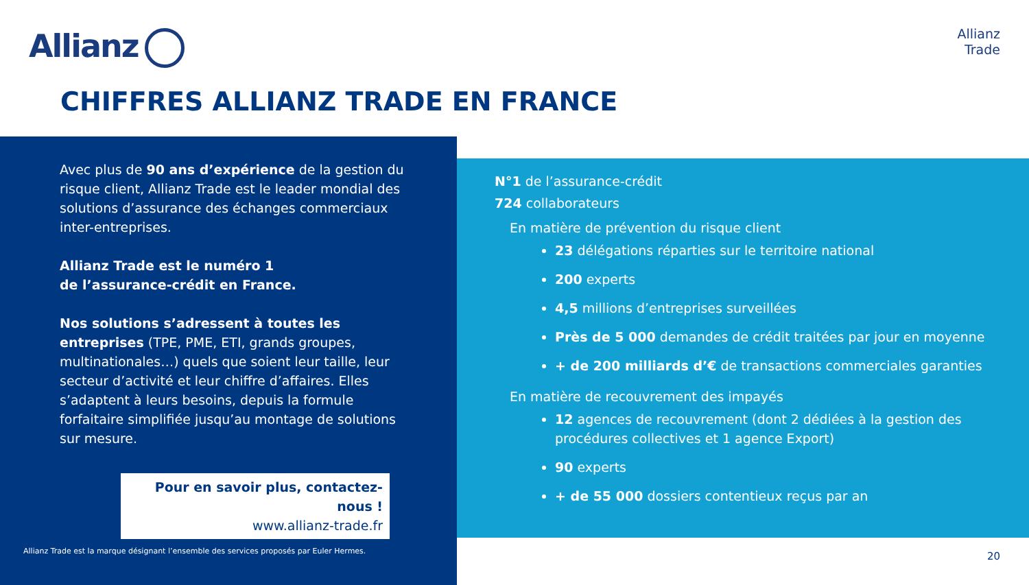Allianz
Allianz
Trade
CHIFFRES ALLIANZ TRADE EN FRANCE
Avec plus de 90 ans d’expérience de la gestion du risque client, Allianz Trade est le leader mondial des solutions d’assurance des échanges commerciaux inter-entreprises.
Allianz Trade est le numéro 1
de l’assurance-crédit en France.
Nos solutions s’adressent à toutes les entreprises (TPE, PME, ETI, grands groupes, multinationales…) quels que soient leur taille, leur secteur d’activité et leur chiffre d’affaires. Elles s’adaptent à leurs besoins, depuis la formule forfaitaire simplifiée jusqu’au montage de solutions sur mesure.
Pour en savoir plus, contactez-nous !
www.allianz-trade.fr
Allianz Trade est la marque désignant l’ensemble des services proposés par Euler Hermes.
N°1 de l’assurance-crédit
724 collaborateurs
En matière de prévention du risque client
23 délégations réparties sur le territoire national
200 experts
4,5 millions d’entreprises surveillées
Près de 5 000 demandes de crédit traitées par jour en moyenne
+ de 200 milliards d’€ de transactions commerciales garanties
En matière de recouvrement des impayés
12 agences de recouvrement (dont 2 dédiées à la gestion des procédures collectives et 1 agence Export)
90 experts
+ de 55 000 dossiers contentieux reçus par an
20